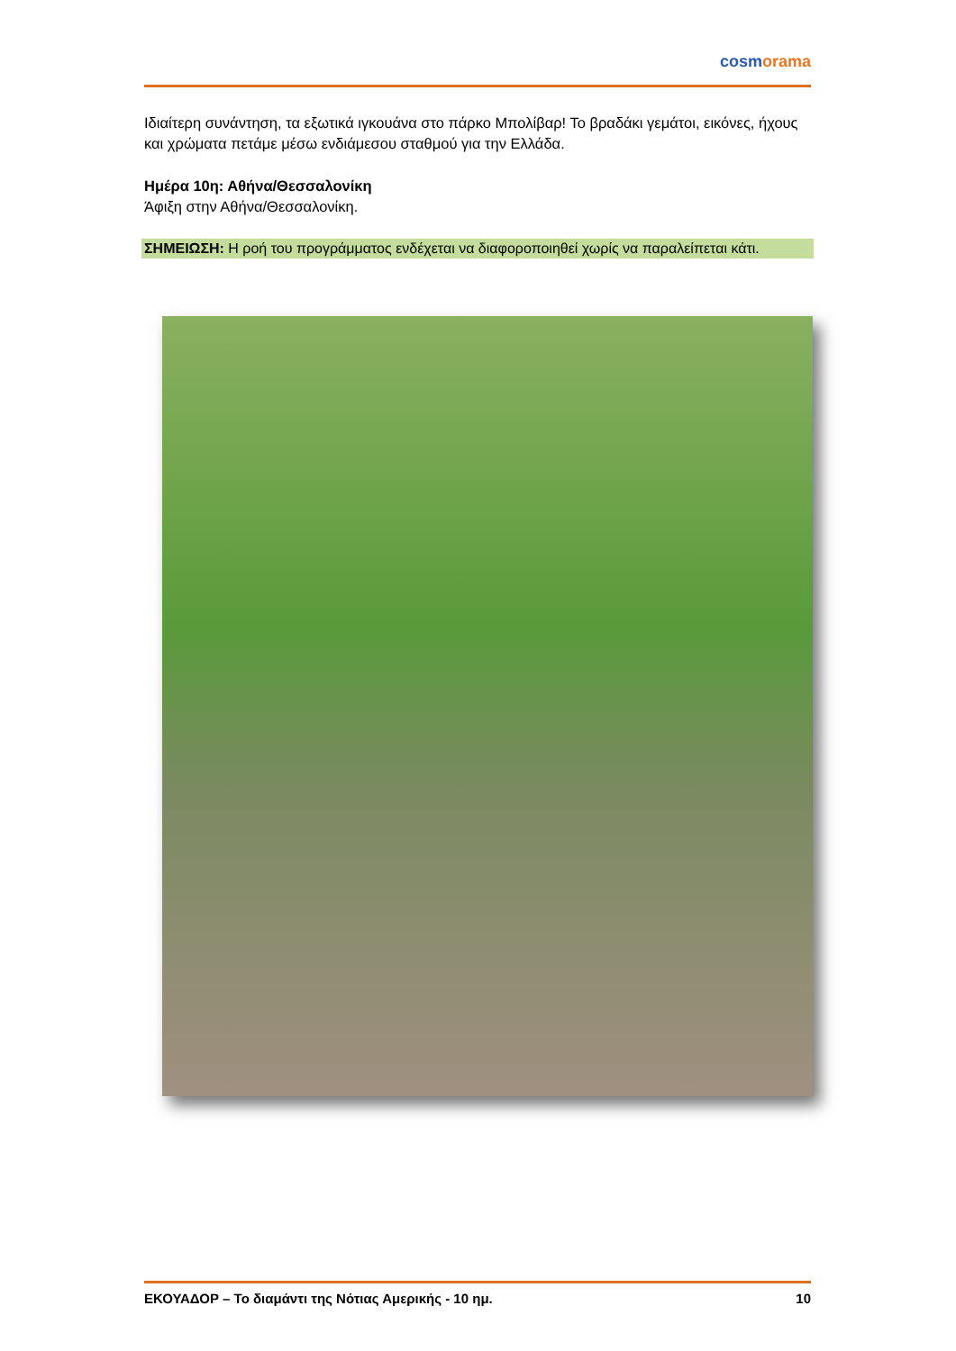cosmorama
Ιδιαίτερη συνάντηση, τα εξωτικά ιγκουάνα στο πάρκο Μπολίβαρ! Το βραδάκι γεμάτοι, εικόνες, ήχους και χρώματα πετάμε μέσω ενδιάμεσου σταθμού για την Ελλάδα.
Ημέρα 10η: Αθήνα/Θεσσαλονίκη
Άφιξη στην Αθήνα/Θεσσαλονίκη.
ΣΗΜΕΙΩΣΗ: Η ροή του προγράμματος ενδέχεται να διαφοροποιηθεί χωρίς να παραλείπεται κάτι.
ΕΚΟΥΑΔΟΡ – Το διαμάντι της Νότιας Αμερικής - 10 ημ. 10